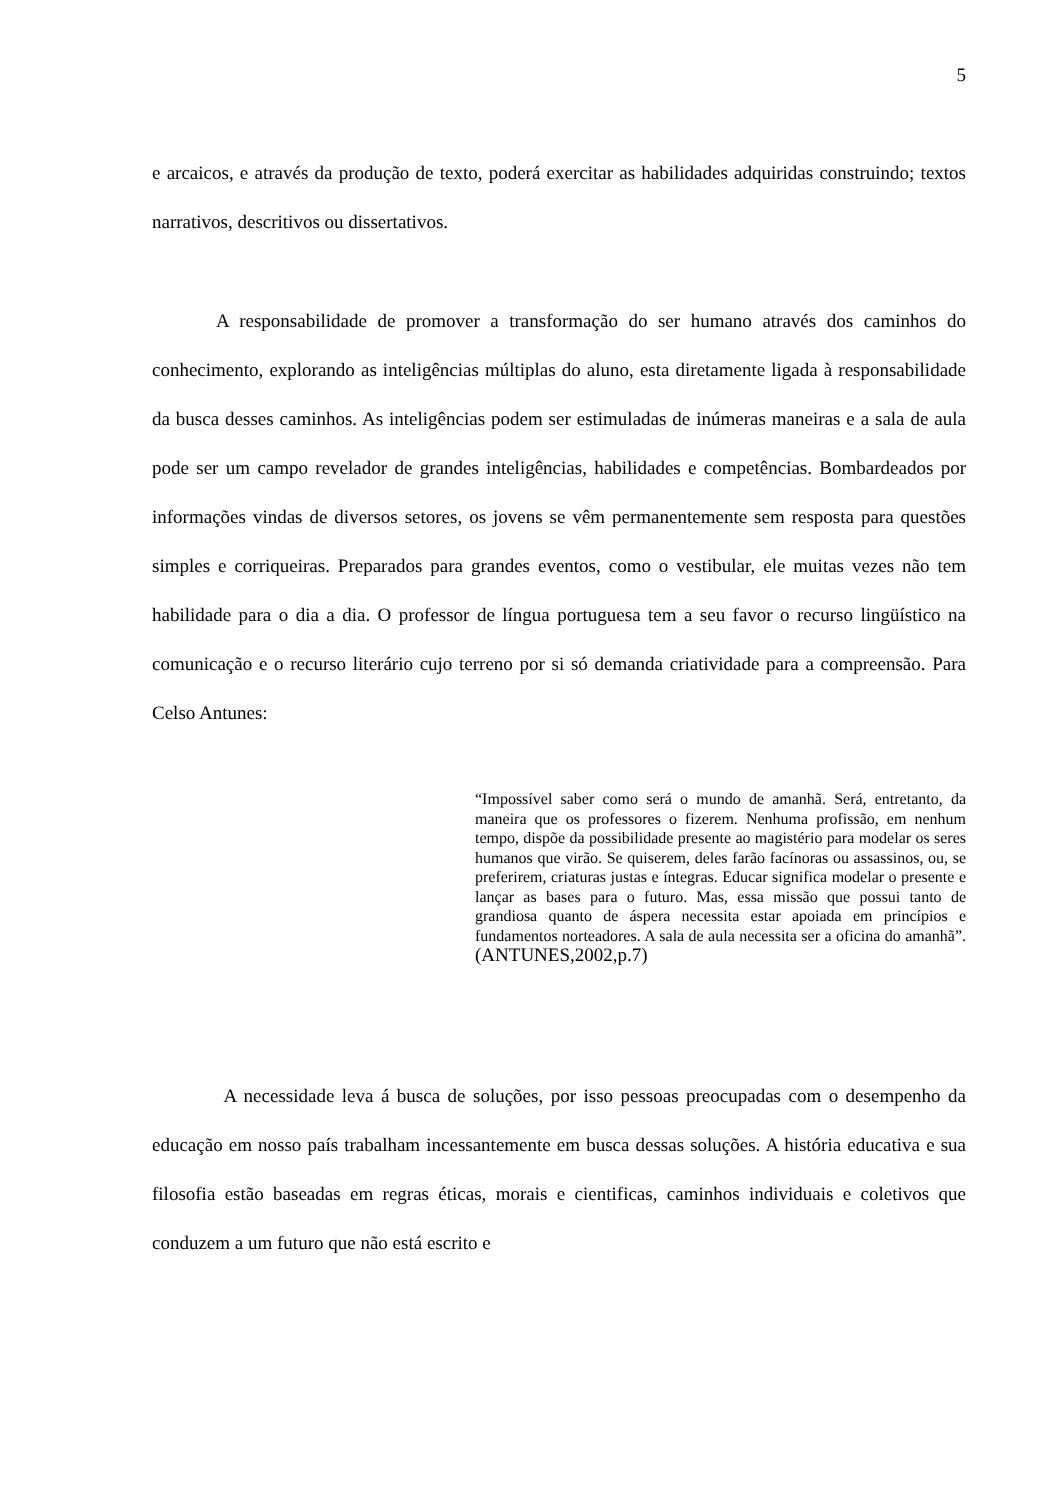5
e arcaicos, e através da produção de texto, poderá exercitar as habilidades adquiridas construindo; textos narrativos, descritivos ou dissertativos.
A responsabilidade de promover a transformação do ser humano através dos caminhos do conhecimento, explorando as inteligências múltiplas do aluno, esta diretamente ligada à responsabilidade da busca desses caminhos. As inteligências podem ser estimuladas de inúmeras maneiras e a sala de aula pode ser um campo revelador de grandes inteligências, habilidades e competências. Bombardeados por informações vindas de diversos setores, os jovens se vêm permanentemente sem resposta para questões simples e corriqueiras. Preparados para grandes eventos, como o vestibular, ele muitas vezes não tem habilidade para o dia a dia. O professor de língua portuguesa tem a seu favor o recurso lingüístico na comunicação e o recurso literário cujo terreno por si só demanda criatividade para a compreensão. Para Celso Antunes:
“Impossível saber como será o mundo de amanhã. Será, entretanto, da maneira que os professores o fizerem. Nenhuma profissão, em nenhum tempo, dispõe da possibilidade presente ao magistério para modelar os seres humanos que virão. Se quiserem, deles farão facínoras ou assassinos, ou, se preferirem, criaturas justas e íntegras. Educar significa modelar o presente e lançar as bases para o futuro. Mas, essa missão que possui tanto de grandiosa quanto de áspera necessita estar apoiada em princípios e fundamentos norteadores. A sala de aula necessita ser a oficina do amanhã”.(ANTUNES,2002,p.7)
A necessidade leva á busca de soluções, por isso pessoas preocupadas com o desempenho da educação em nosso país trabalham incessantemente em busca dessas soluções. A história educativa e sua filosofia estão baseadas em regras éticas, morais e cientificas, caminhos individuais e coletivos que conduzem a um futuro que não está escrito e